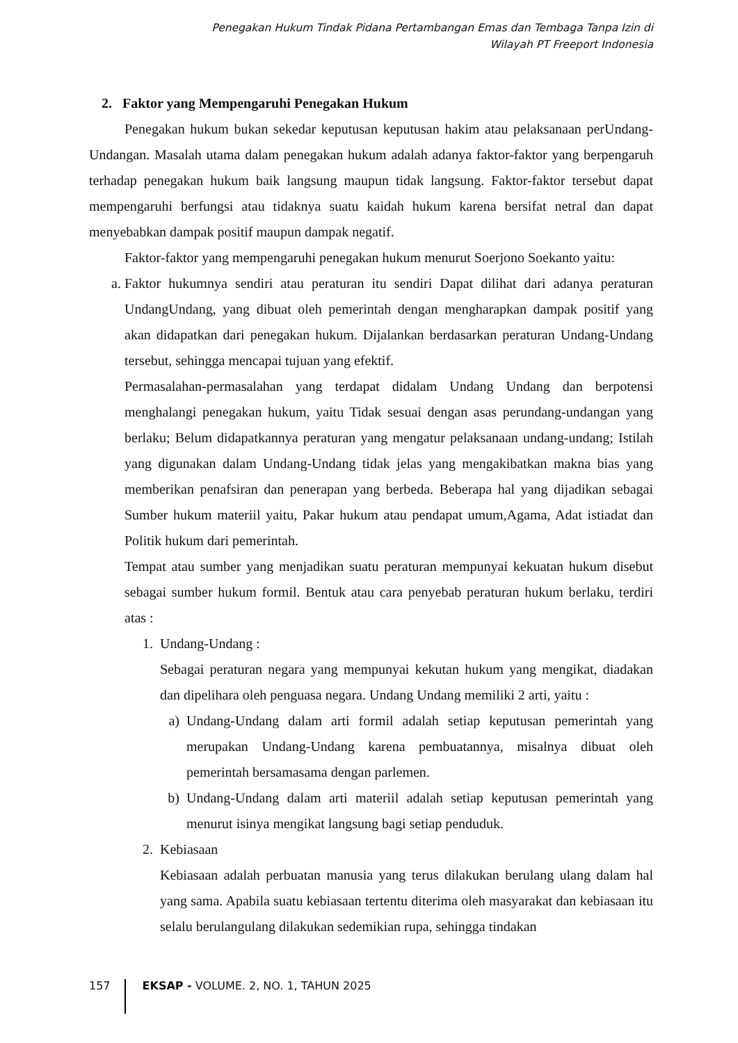Penegakan Hukum Tindak Pidana Pertambangan Emas dan Tembaga Tanpa Izin di
Wilayah PT Freeport Indonesia
2. Faktor yang Mempengaruhi Penegakan Hukum
Penegakan hukum bukan sekedar keputusan keputusan hakim atau pelaksanaan perUndang-Undangan. Masalah utama dalam penegakan hukum adalah adanya faktor-faktor yang berpengaruh terhadap penegakan hukum baik langsung maupun tidak langsung. Faktor-faktor tersebut dapat mempengaruhi berfungsi atau tidaknya suatu kaidah hukum karena bersifat netral dan dapat menyebabkan dampak positif maupun dampak negatif.
Faktor-faktor yang mempengaruhi penegakan hukum menurut Soerjono Soekanto yaitu:
a. Faktor hukumnya sendiri atau peraturan itu sendiri Dapat dilihat dari adanya peraturan UndangUndang, yang dibuat oleh pemerintah dengan mengharapkan dampak positif yang akan didapatkan dari penegakan hukum. Dijalankan berdasarkan peraturan Undang-Undang tersebut, sehingga mencapai tujuan yang efektif.
Permasalahan-permasalahan yang terdapat didalam Undang Undang dan berpotensi menghalangi penegakan hukum, yaitu Tidak sesuai dengan asas perundang-undangan yang berlaku; Belum didapatkannya peraturan yang mengatur pelaksanaan undang-undang; Istilah yang digunakan dalam Undang-Undang tidak jelas yang mengakibatkan makna bias yang memberikan penafsiran dan penerapan yang berbeda. Beberapa hal yang dijadikan sebagai Sumber hukum materiil yaitu, Pakar hukum atau pendapat umum,Agama, Adat istiadat dan Politik hukum dari pemerintah.
Tempat atau sumber yang menjadikan suatu peraturan mempunyai kekuatan hukum disebut sebagai sumber hukum formil. Bentuk atau cara penyebab peraturan hukum berlaku, terdiri atas :
1. Undang-Undang :
Sebagai peraturan negara yang mempunyai kekutan hukum yang mengikat, diadakan dan dipelihara oleh penguasa negara. Undang Undang memiliki 2 arti, yaitu :
a) Undang-Undang dalam arti formil adalah setiap keputusan pemerintah yang merupakan Undang-Undang karena pembuatannya, misalnya dibuat oleh pemerintah bersamasama dengan parlemen.
b) Undang-Undang dalam arti materiil adalah setiap keputusan pemerintah yang menurut isinya mengikat langsung bagi setiap penduduk.
2. Kebiasaan
Kebiasaan adalah perbuatan manusia yang terus dilakukan berulang ulang dalam hal yang sama. Apabila suatu kebiasaan tertentu diterima oleh masyarakat dan kebiasaan itu selalu berulangulang dilakukan sedemikian rupa, sehingga tindakan
157 EKSAP - VOLUME. 2, NO. 1, TAHUN 2025